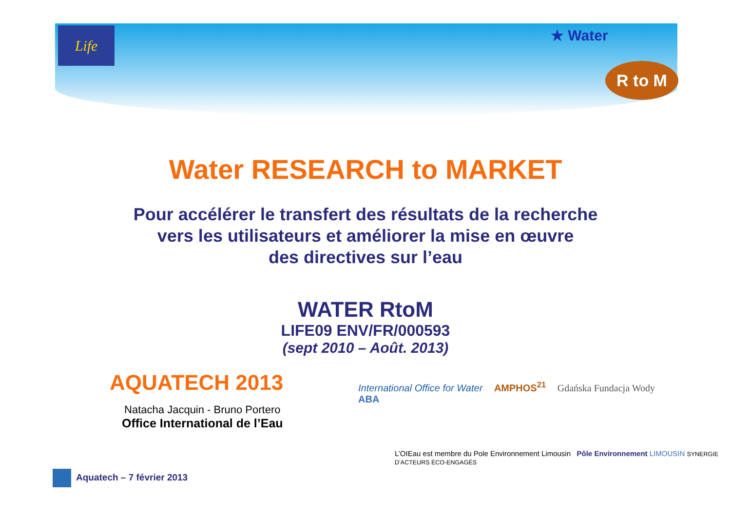Life
★ Water
R to M
Water RESEARCH to MARKET
Pour accélérer le transfert des résultats de la recherche
vers les utilisateurs et améliorer la mise en œuvre
des directives sur l’eau
WATER RtoM
LIFE09 ENV/FR/000593
(sept 2010 – Août. 2013)
AQUATECH 2013
Natacha Jacquin - Bruno Portero
Office International de l’Eau
International Office for Water AMPHOS<sup>21</sup> Gdańska Fundacja Wody ABA
L’OIEau est membre du Pole Environnement Limousin Pôle Environnement LIMOUSIN SYNERGIE D’ACTEURS ÉCO-ENGAGÉS
Aquatech – 7 février 2013